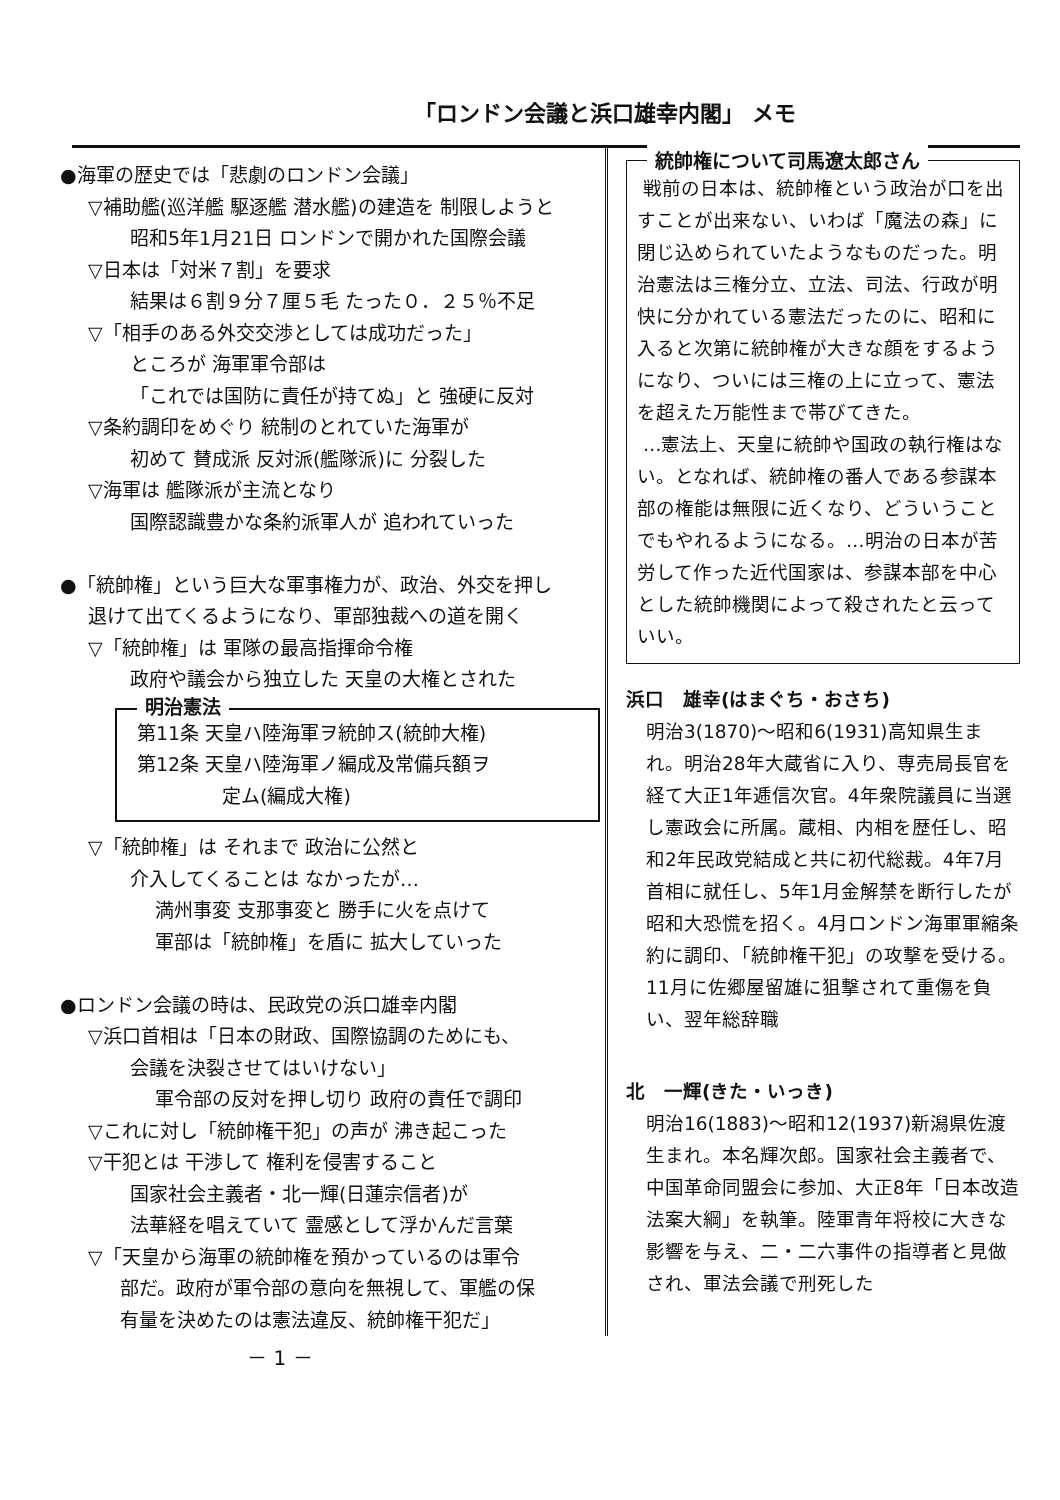「ロンドン会議と浜口雄幸内閣」 メモ
●海軍の歴史では「悲劇のロンドン会議」
▽補助艦(巡洋艦 駆逐艦 潜水艦)の建造を 制限しようと
昭和5年1月21日 ロンドンで開かれた国際会議
▽日本は「対米７割」を要求
結果は６割９分７厘５毛 たった０．２５％不足
▽「相手のある外交交渉としては成功だった」
ところが 海軍軍令部は
「これでは国防に責任が持てぬ」と 強硬に反対
▽条約調印をめぐり 統制のとれていた海軍が
初めて 賛成派 反対派(艦隊派)に 分裂した
▽海軍は 艦隊派が主流となり
国際認識豊かな条約派軍人が 追われていった
●「統帥権」という巨大な軍事権力が、政治、外交を押し
退けて出てくるようになり、軍部独裁への道を開く
▽「統帥権」は 軍隊の最高指揮命令権
政府や議会から独立した 天皇の大権とされた
明治憲法
第11条 天皇ハ陸海軍ヲ統帥ス(統帥大権)
第12条 天皇ハ陸海軍ノ編成及常備兵額ヲ
定ム(編成大権)
▽「統帥権」は それまで 政治に公然と
介入してくることは なかったが…
満州事変 支那事変と 勝手に火を点けて
軍部は「統帥権」を盾に 拡大していった
●ロンドン会議の時は、民政党の浜口雄幸内閣
▽浜口首相は「日本の財政、国際協調のためにも、
会議を決裂させてはいけない」
軍令部の反対を押し切り 政府の責任で調印
▽これに対し「統帥権干犯」の声が 沸き起こった
▽干犯とは 干渉して 権利を侵害すること
国家社会主義者・北一輝(日蓮宗信者)が
法華経を唱えていて 霊感として浮かんだ言葉
▽「天皇から海軍の統帥権を預かっているのは軍令
部だ。政府が軍令部の意向を無視して、軍艦の保
有量を決めたのは憲法違反、統帥権干犯だ」
統帥権について司馬遼太郎さん
戦前の日本は、統帥権という政治が口を出すことが出来ない、いわば「魔法の森」に閉じ込められていたようなものだった。明治憲法は三権分立、立法、司法、行政が明快に分かれている憲法だったのに、昭和に入ると次第に統帥権が大きな顔をするようになり、ついには三権の上に立って、憲法を超えた万能性まで帯びてきた。
…憲法上、天皇に統帥や国政の執行権はない。となれば、統帥権の番人である参謀本部の権能は無限に近くなり、どういうことでもやれるようになる。…明治の日本が苦労して作った近代国家は、参謀本部を中心とした統帥機関によって殺されたと云っていい。
浜口　雄幸(はまぐち・おさち)
明治3(1870)～昭和6(1931)高知県生まれ。明治28年大蔵省に入り、専売局長官を経て大正1年逓信次官。4年衆院議員に当選し憲政会に所属。蔵相、内相を歴任し、昭和2年民政党結成と共に初代総裁。4年7月首相に就任し、5年1月金解禁を断行したが昭和大恐慌を招く。4月ロンドン海軍軍縮条約に調印、「統帥権干犯」の攻撃を受ける。11月に佐郷屋留雄に狙撃されて重傷を負い、翌年総辞職
北　一輝(きた・いっき)
明治16(1883)～昭和12(1937)新潟県佐渡生まれ。本名輝次郎。国家社会主義者で、中国革命同盟会に参加、大正8年「日本改造法案大綱」を執筆。陸軍青年将校に大きな影響を与え、二・二六事件の指導者と見做され、軍法会議で刑死した
－ 1 －